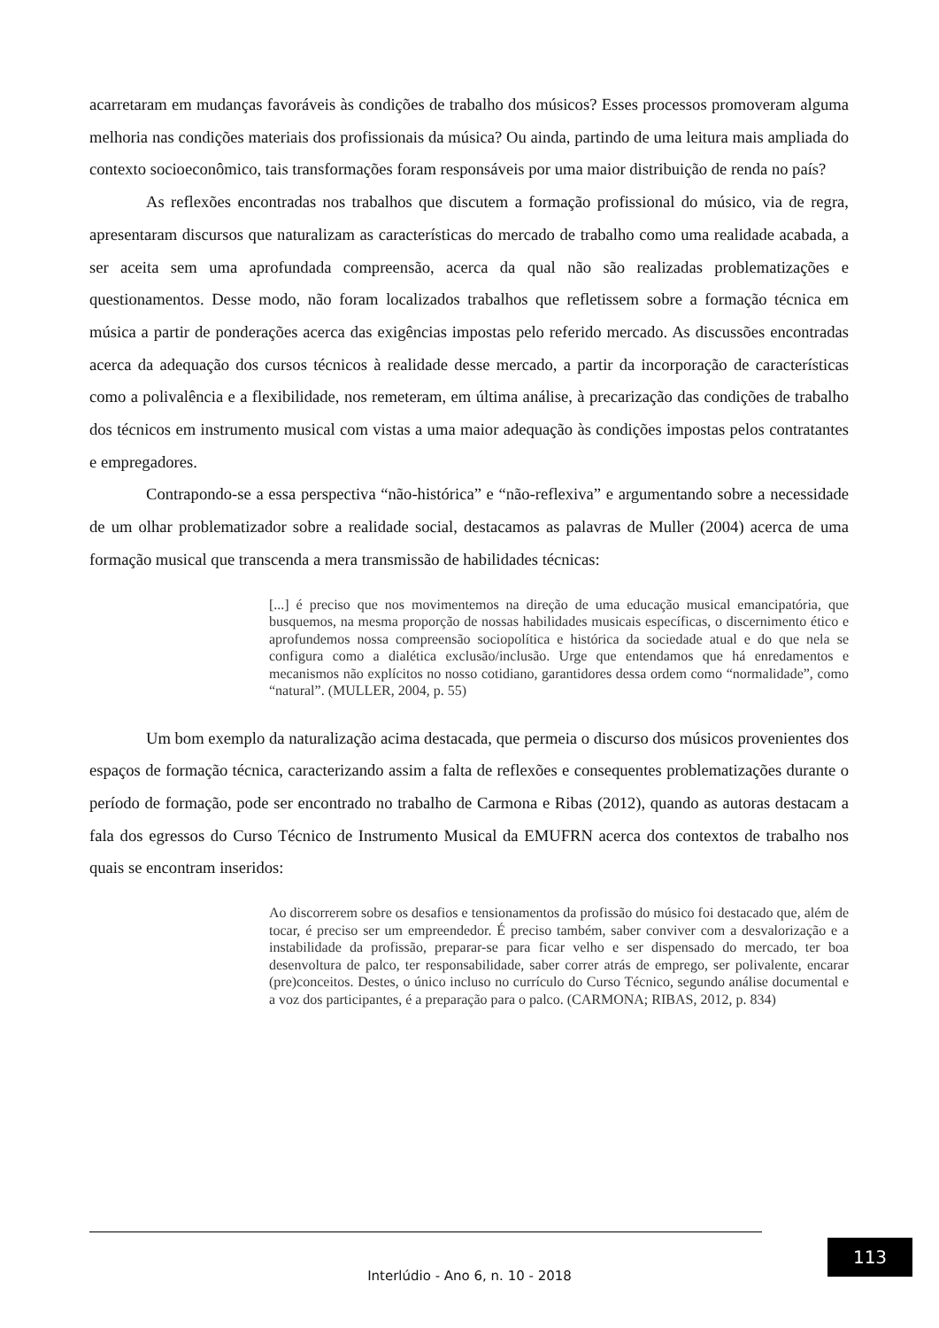acarretaram em mudanças favoráveis às condições de trabalho dos músicos? Esses processos promoveram alguma melhoria nas condições materiais dos profissionais da música? Ou ainda, partindo de uma leitura mais ampliada do contexto socioeconômico, tais transformações foram responsáveis por uma maior distribuição de renda no país?
As reflexões encontradas nos trabalhos que discutem a formação profissional do músico, via de regra, apresentaram discursos que naturalizam as características do mercado de trabalho como uma realidade acabada, a ser aceita sem uma aprofundada compreensão, acerca da qual não são realizadas problematizações e questionamentos. Desse modo, não foram localizados trabalhos que refletissem sobre a formação técnica em música a partir de ponderações acerca das exigências impostas pelo referido mercado. As discussões encontradas acerca da adequação dos cursos técnicos à realidade desse mercado, a partir da incorporação de características como a polivalência e a flexibilidade, nos remeteram, em última análise, à precarização das condições de trabalho dos técnicos em instrumento musical com vistas a uma maior adequação às condições impostas pelos contratantes e empregadores.
Contrapondo-se a essa perspectiva “não-histórica” e “não-reflexiva” e argumentando sobre a necessidade de um olhar problematizador sobre a realidade social, destacamos as palavras de Muller (2004) acerca de uma formação musical que transcenda a mera transmissão de habilidades técnicas:
[...] é preciso que nos movimentemos na direção de uma educação musical emancipatória, que busquemos, na mesma proporção de nossas habilidades musicais específicas, o discernimento ético e aprofundemos nossa compreensão sociopolítica e histórica da sociedade atual e do que nela se configura como a dialética exclusão/inclusão. Urge que entendamos que há enredamentos e mecanismos não explícitos no nosso cotidiano, garantidores dessa ordem como “normalidade”, como “natural”. (MULLER, 2004, p. 55)
Um bom exemplo da naturalização acima destacada, que permeia o discurso dos músicos provenientes dos espaços de formação técnica, caracterizando assim a falta de reflexões e consequentes problematizações durante o período de formação, pode ser encontrado no trabalho de Carmona e Ribas (2012), quando as autoras destacam a fala dos egressos do Curso Técnico de Instrumento Musical da EMUFRN acerca dos contextos de trabalho nos quais se encontram inseridos:
Ao discorrerem sobre os desafios e tensionamentos da profissão do músico foi destacado que, além de tocar, é preciso ser um empreendedor. É preciso também, saber conviver com a desvalorização e a instabilidade da profissão, preparar-se para ficar velho e ser dispensado do mercado, ter boa desenvoltura de palco, ter responsabilidade, saber correr atrás de emprego, ser polivalente, encarar (pre)conceitos. Destes, o único incluso no currículo do Curso Técnico, segundo análise documental e a voz dos participantes, é a preparação para o palco. (CARMONA; RIBAS, 2012, p. 834)
113
Interlúdio - Ano 6, n. 10 - 2018